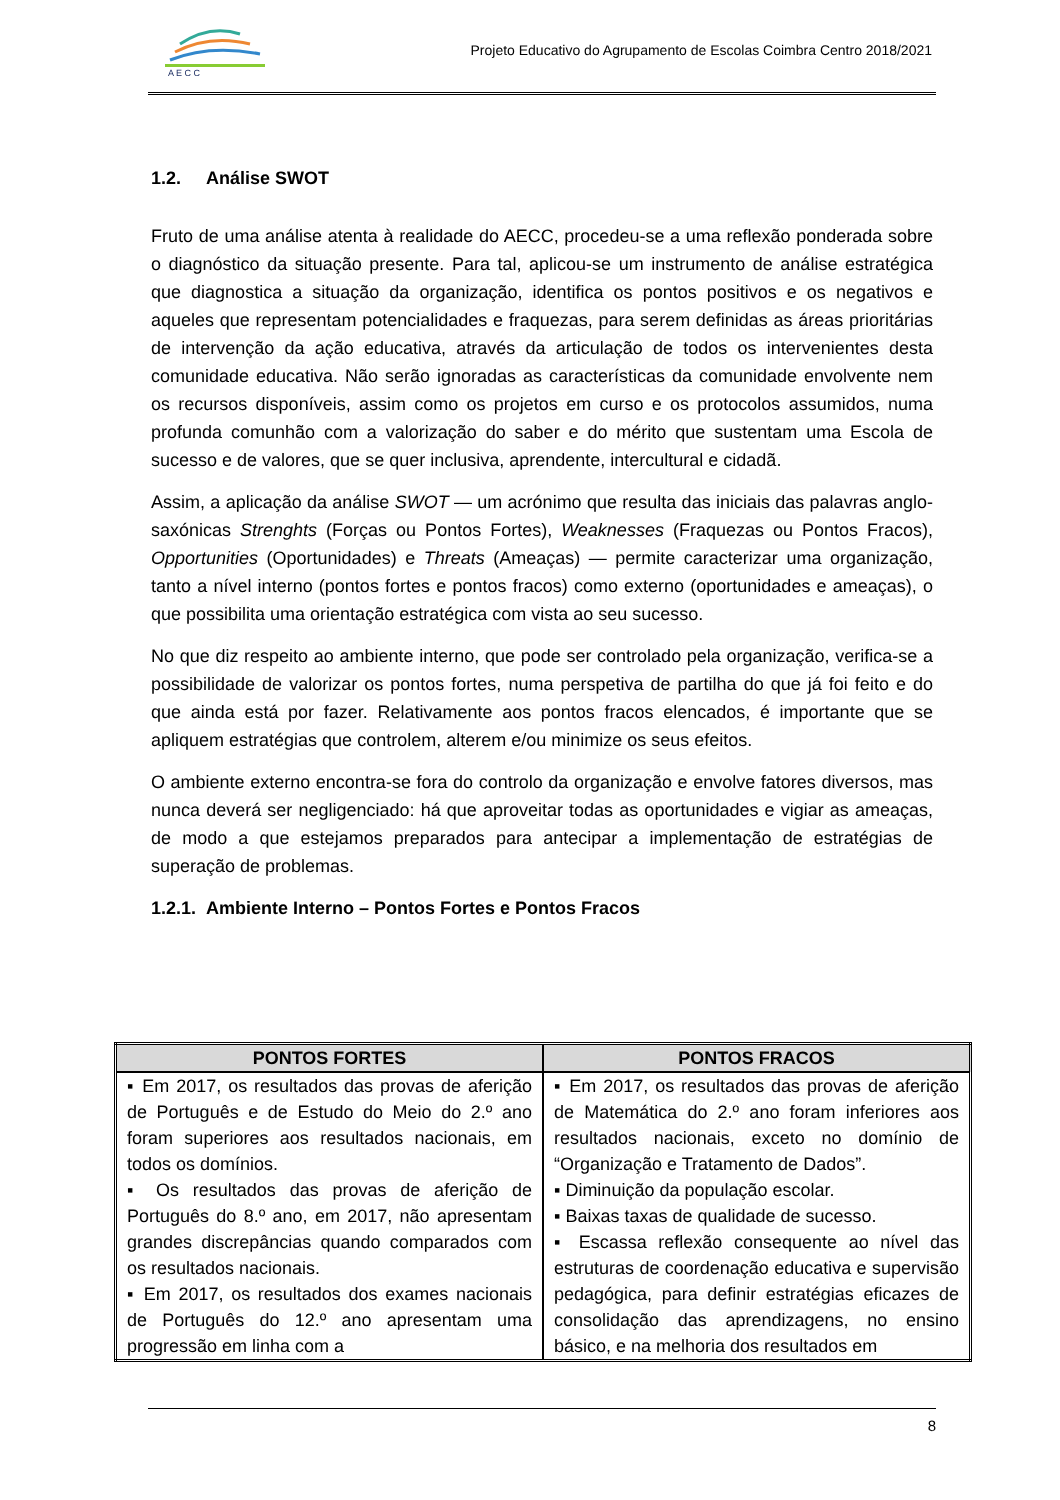A E C C
Projeto Educativo do Agrupamento de Escolas Coimbra Centro 2018/2021
1.2. Análise SWOT
Fruto de uma análise atenta à realidade do AECC, procedeu-se a uma reflexão ponderada sobre o diagnóstico da situação presente. Para tal, aplicou-se um instrumento de análise estratégica que diagnostica a situação da organização, identifica os pontos positivos e os negativos e aqueles que representam potencialidades e fraquezas, para serem definidas as áreas prioritárias de intervenção da ação educativa, através da articulação de todos os intervenientes desta comunidade educativa. Não serão ignoradas as características da comunidade envolvente nem os recursos disponíveis, assim como os projetos em curso e os protocolos assumidos, numa profunda comunhão com a valorização do saber e do mérito que sustentam uma Escola de sucesso e de valores, que se quer inclusiva, aprendente, intercultural e cidadã.
Assim, a aplicação da análise SWOT — um acrónimo que resulta das iniciais das palavras anglo-saxónicas Strenghts (Forças ou Pontos Fortes), Weaknesses (Fraquezas ou Pontos Fracos), Opportunities (Oportunidades) e Threats (Ameaças) — permite caracterizar uma organização, tanto a nível interno (pontos fortes e pontos fracos) como externo (oportunidades e ameaças), o que possibilita uma orientação estratégica com vista ao seu sucesso.
No que diz respeito ao ambiente interno, que pode ser controlado pela organização, verifica-se a possibilidade de valorizar os pontos fortes, numa perspetiva de partilha do que já foi feito e do que ainda está por fazer. Relativamente aos pontos fracos elencados, é importante que se apliquem estratégias que controlem, alterem e/ou minimize os seus efeitos.
O ambiente externo encontra-se fora do controlo da organização e envolve fatores diversos, mas nunca deverá ser negligenciado: há que aproveitar todas as oportunidades e vigiar as ameaças, de modo a que estejamos preparados para antecipar a implementação de estratégias de superação de problemas.
1.2.1. Ambiente Interno – Pontos Fortes e Pontos Fracos
| PONTOS FORTES | PONTOS FRACOS |
| --- | --- |
| ▪ Em 2017, os resultados das provas de aferição de Português e de Estudo do Meio do 2.º ano foram superiores aos resultados nacionais, em todos os domínios. ▪ Os resultados das provas de aferição de Português do 8.º ano, em 2017, não apresentam grandes discrepâncias quando comparados com os resultados nacionais. ▪ Em 2017, os resultados dos exames nacionais de Português do 12.º ano apresentam uma progressão em linha com a | ▪ Em 2017, os resultados das provas de aferição de Matemática do 2.º ano foram inferiores aos resultados nacionais, exceto no domínio de “Organização e Tratamento de Dados”. ▪ Diminuição da população escolar. ▪ Baixas taxas de qualidade de sucesso. ▪ Escassa reflexão consequente ao nível das estruturas de coordenação educativa e supervisão pedagógica, para definir estratégias eficazes de consolidação das aprendizagens, no ensino básico, e na melhoria dos resultados em |
8